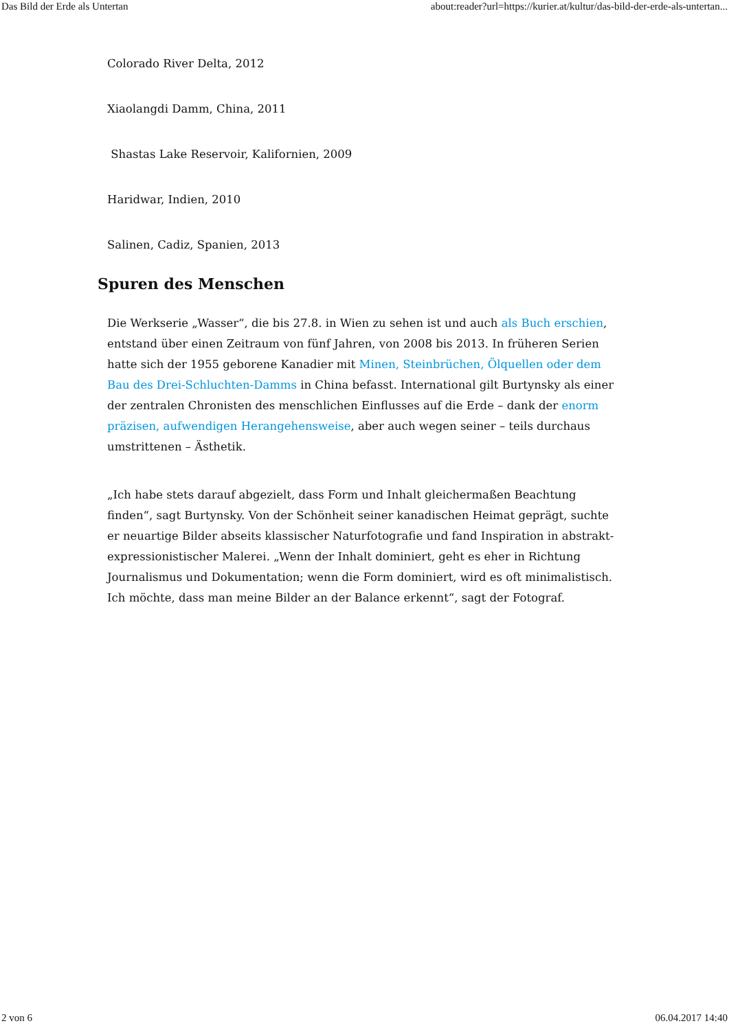Das Bild der Erde als Untertan about:reader?url=https://kurier.at/kultur/das-bild-der-erde-als-untertan...
Colorado River Delta, 2012
Xiaolangdi Damm, China, 2011
Shastas Lake Reservoir, Kalifornien, 2009
Haridwar, Indien, 2010
Salinen, Cadiz, Spanien, 2013
Spuren des Menschen
Die Werkserie „Wasser“, die bis 27.8. in Wien zu sehen ist und auch als Buch erschien, entstand über einen Zeitraum von fünf Jahren, von 2008 bis 2013. In früheren Serien hatte sich der 1955 geborene Kanadier mit Minen, Steinbrüchen, Ölquellen oder dem Bau des Drei-Schluchten-Damms in China befasst. International gilt Burtynsky als einer der zentralen Chronisten des menschlichen Einflusses auf die Erde – dank der enorm präzisen, aufwendigen Herangehensweise, aber auch wegen seiner – teils durchaus umstrittenen – Ästhetik.
„Ich habe stets darauf abgezielt, dass Form und Inhalt gleichermaßen Beachtung finden“, sagt Burtynsky. Von der Schönheit seiner kanadischen Heimat geprägt, suchte er neuartige Bilder abseits klassischer Naturfotografie und fand Inspiration in abstrakt-expressionistischer Malerei. „Wenn der Inhalt dominiert, geht es eher in Richtung Journalismus und Dokumentation; wenn die Form dominiert, wird es oft minimalistisch. Ich möchte, dass man meine Bilder an der Balance erkennt“, sagt der Fotograf.
2 von 6 06.04.2017 14:40